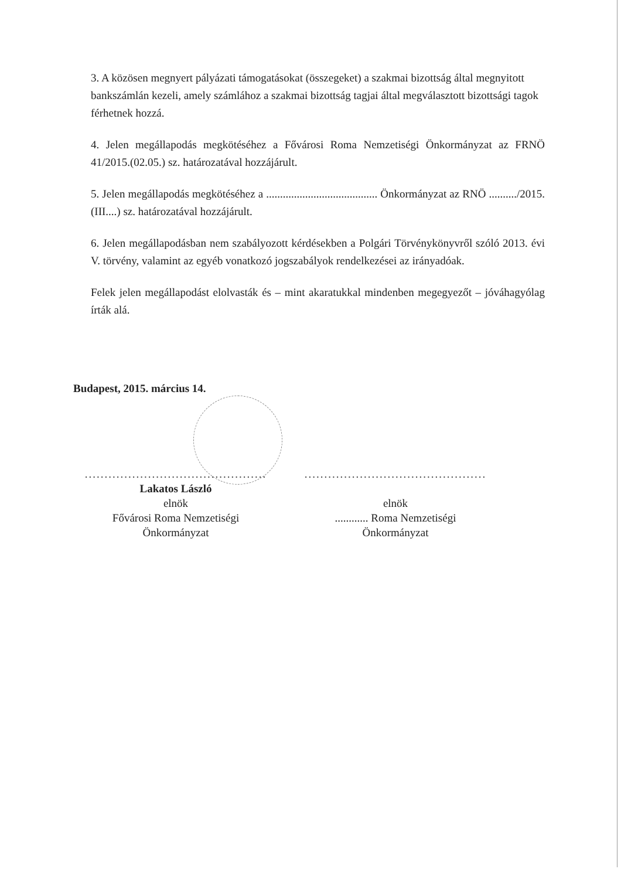3. A közösen megnyert pályázati támogatásokat (összegeket) a szakmai bizottság által megnyitott bankszámlán kezeli, amely számlához a szakmai bizottság tagjai által megválasztott bizottsági tagok férhetnek hozzá.
4. Jelen megállapodás megkötéséhez a Fővárosi Roma Nemzetiségi Önkormányzat az FRNÖ 41/2015.(02.05.) sz. határozatával hozzájárult.
5. Jelen megállapodás megkötéséhez a ........................................ Önkormányzat az RNÖ ........../2015. (III....) sz. határozatával hozzájárult.
6. Jelen megállapodásban nem szabályozott kérdésekben a Polgári Törvénykönyvről szóló 2013. évi V. törvény, valamint az egyéb vonatkozó jogszabályok rendelkezései az irányadóak.
Felek jelen megállapodást elolvasták és – mint akaratukkal mindenben megegyezőt – jóváhagyólag írták alá.
Budapest, 2015. március 14.
..............................................
Lakatos László
elnök
Fővárosi Roma Nemzetiségi
Önkormányzat
..............................................
elnök
............ Roma Nemzetiségi
Önkormányzat